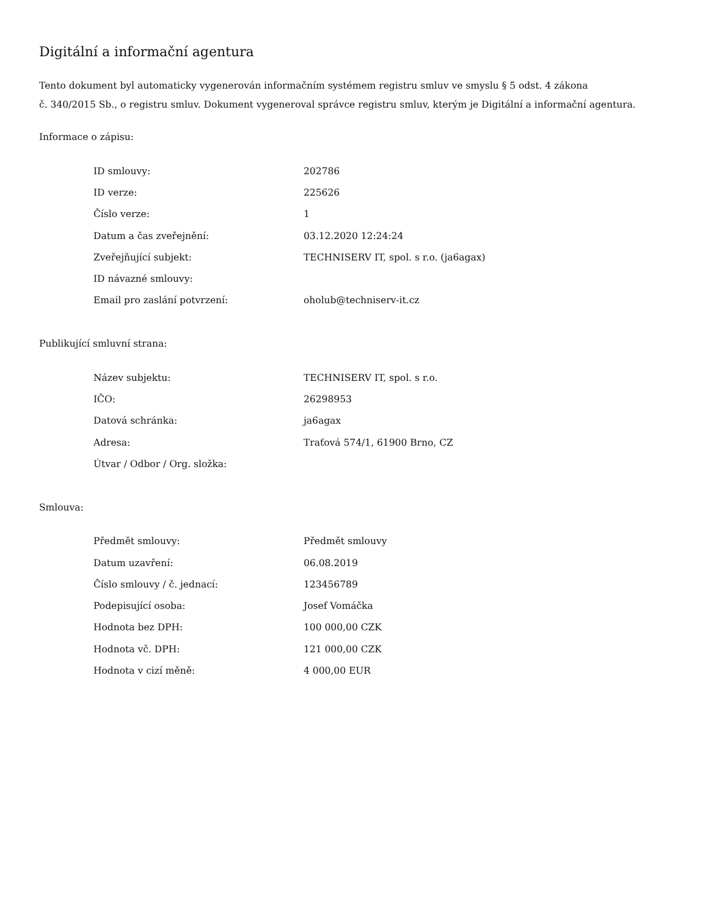Digitální a informační agentura
Tento dokument byl automaticky vygenerován informačním systémem registru smluv ve smyslu § 5 odst. 4 zákona
č. 340/2015 Sb., o registru smluv. Dokument vygeneroval správce registru smluv, kterým je Digitální a informační agentura.
Informace o zápisu:
| ID smlouvy: | 202786 |
| ID verze: | 225626 |
| Číslo verze: | 1 |
| Datum a čas zveřejnění: | 03.12.2020 12:24:24 |
| Zveřejňující subjekt: | TECHNISERV IT, spol. s r.o. (ja6agax) |
| ID návazné smlouvy: | |
| Email pro zaslání potvrzení: | oholub@techniserv-it.cz |
Publikující smluvní strana:
| Název subjektu: | TECHNISERV IT, spol. s r.o. |
| IČO: | 26298953 |
| Datová schránka: | ja6agax |
| Adresa: | Traťová 574/1, 61900 Brno, CZ |
| Útvar / Odbor / Org. složka: | |
Smlouva:
| Předmět smlouvy: | Předmět smlouvy |
| Datum uzavření: | 06.08.2019 |
| Číslo smlouvy / č. jednací: | 123456789 |
| Podepisující osoba: | Josef Vomáčka |
| Hodnota bez DPH: | 100 000,00 CZK |
| Hodnota vč. DPH: | 121 000,00 CZK |
| Hodnota v cizí měně: | 4 000,00 EUR |